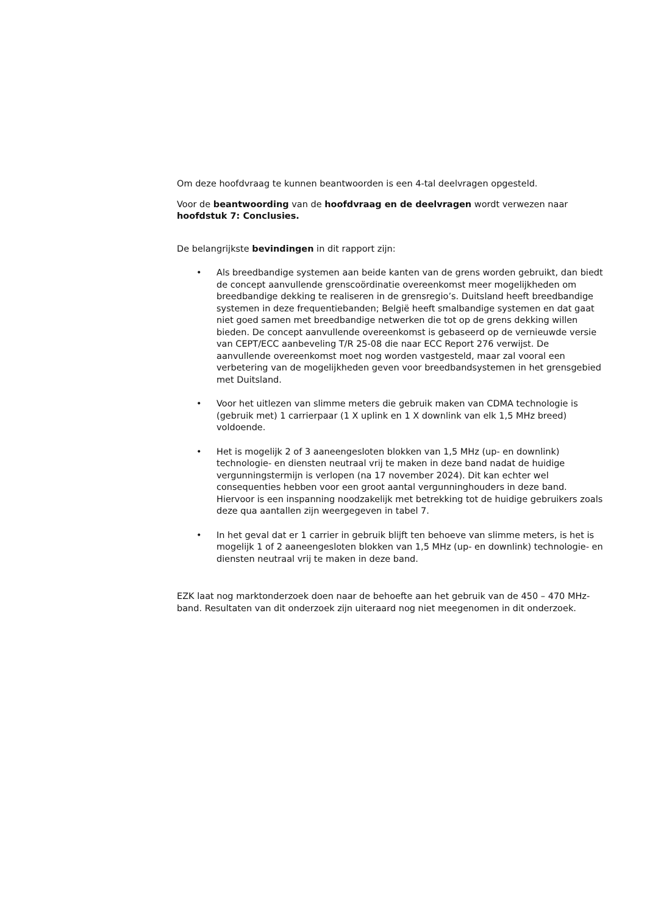Om deze hoofdvraag te kunnen beantwoorden is een 4-tal deelvragen opgesteld.
Voor de beantwoording van de hoofdvraag en de deelvragen wordt verwezen naar hoofdstuk 7: Conclusies.
De belangrijkste bevindingen in dit rapport zijn:
• Als breedbandige systemen aan beide kanten van de grens worden gebruikt, dan biedt de concept aanvullende grenscoördinatie overeenkomst meer mogelijkheden om breedbandige dekking te realiseren in de grensregio’s. Duitsland heeft breedbandige systemen in deze frequentiebanden; België heeft smalbandige systemen en dat gaat niet goed samen met breedbandige netwerken die tot op de grens dekking willen bieden. De concept aanvullende overeenkomst is gebaseerd op de vernieuwde versie van CEPT/ECC aanbeveling T/R 25-08 die naar ECC Report 276 verwijst. De aanvullende overeenkomst moet nog worden vastgesteld, maar zal vooral een verbetering van de mogelijkheden geven voor breedbandsystemen in het grensgebied met Duitsland.
• Voor het uitlezen van slimme meters die gebruik maken van CDMA technologie is (gebruik met) 1 carrierpaar (1 X uplink en 1 X downlink van elk 1,5 MHz breed) voldoende.
• Het is mogelijk 2 of 3 aaneengesloten blokken van 1,5 MHz (up- en downlink) technologie- en diensten neutraal vrij te maken in deze band nadat de huidige vergunningstermijn is verlopen (na 17 november 2024). Dit kan echter wel consequenties hebben voor een groot aantal vergunninghouders in deze band. Hiervoor is een inspanning noodzakelijk met betrekking tot de huidige gebruikers zoals deze qua aantallen zijn weergegeven in tabel 7.
• In het geval dat er 1 carrier in gebruik blijft ten behoeve van slimme meters, is het is mogelijk 1 of 2 aaneengesloten blokken van 1,5 MHz (up- en downlink) technologie- en diensten neutraal vrij te maken in deze band.
EZK laat nog marktonderzoek doen naar de behoefte aan het gebruik van de 450 – 470 MHz-band. Resultaten van dit onderzoek zijn uiteraard nog niet meegenomen in dit onderzoek.